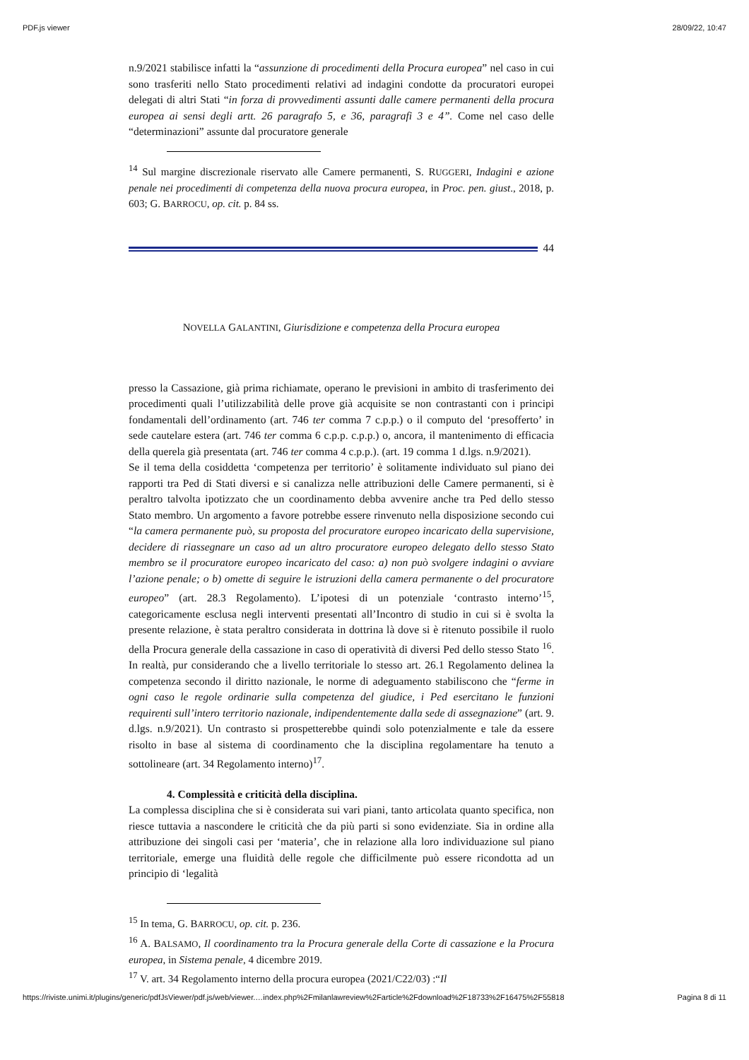PDF.js viewer 28/09/22, 10:47
n.9/2021 stabilisce infatti la “assunzione di procedimenti della Procura europea” nel caso in cui sono trasferiti nello Stato procedimenti relativi ad indagini condotte da procuratori europei delegati di altri Stati “in forza di provvedimenti assunti dalle camere permanenti della procura europea ai sensi degli artt. 26 paragrafo 5, e 36, paragrafi 3 e 4”. Come nel caso delle “determinazioni” assunte dal procuratore generale
<sup>14</sup> Sul margine discrezionale riservato alle Camere permanenti, S. RUGGERI, Indagini e azione penale nei procedimenti di competenza della nuova procura europea, in Proc. pen. giust., 2018, p. 603; G. BARROCU, op. cit. p. 84 ss.
44
NOVELLA GALANTINI, Giurisdizione e competenza della Procura europea
presso la Cassazione, già prima richiamate, operano le previsioni in ambito di trasferimento dei procedimenti quali l’utilizzabilità delle prove già acquisite se non contrastanti con i principi fondamentali dell’ordinamento (art. 746 ter comma 7 c.p.p.) o il computo del ‘presofferto’ in sede cautelare estera (art. 746 ter comma 6 c.p.p. c.p.p.) o, ancora, il mantenimento di efficacia della querela già presentata (art. 746 ter comma 4 c.p.p.). (art. 19 comma 1 d.lgs. n.9/2021).
Se il tema della cosiddetta ‘competenza per territorio’ è solitamente individuato sul piano dei rapporti tra Ped di Stati diversi e si canalizza nelle attribuzioni delle Camere permanenti, si è peraltro talvolta ipotizzato che un coordinamento debba avvenire anche tra Ped dello stesso Stato membro. Un argomento a favore potrebbe essere rinvenuto nella disposizione secondo cui “la camera permanente può, su proposta del procuratore europeo incaricato della supervisione, decidere di riassegnare un caso ad un altro procuratore europeo delegato dello stesso Stato membro se il procuratore europeo incaricato del caso: a) non può svolgere indagini o avviare l’azione penale; o b) omette di seguire le istruzioni della camera permanente o del procuratore europeo” (art. 28.3 Regolamento). L’ipotesi di un potenziale ‘contrasto interno’<sup>15</sup>, categoricamente esclusa negli interventi presentati all’Incontro di studio in cui si è svolta la presente relazione, è stata peraltro considerata in dottrina là dove si è ritenuto possibile il ruolo della Procura generale della cassazione in caso di operatività di diversi Ped dello stesso Stato <sup>16</sup>. In realtà, pur considerando che a livello territoriale lo stesso art. 26.1 Regolamento delinea la competenza secondo il diritto nazionale, le norme di adeguamento stabiliscono che “ferme in ogni caso le regole ordinarie sulla competenza del giudice, i Ped esercitano le funzioni requirenti sull’intero territorio nazionale, indipendentemente dalla sede di assegnazione” (art. 9. d.lgs. n.9/2021). Un contrasto si prospetterebbe quindi solo potenzialmente e tale da essere risolto in base al sistema di coordinamento che la disciplina regolamentare ha tenuto a sottolineare (art. 34 Regolamento interno)<sup>17</sup>.
4. Complessità e criticità della disciplina.
La complessa disciplina che si è considerata sui vari piani, tanto articolata quanto specifica, non riesce tuttavia a nascondere le criticità che da più parti si sono evidenziate. Sia in ordine alla attribuzione dei singoli casi per ‘materia’, che in relazione alla loro individuazione sul piano territoriale, emerge una fluidità delle regole che difficilmente può essere ricondotta ad un principio di ‘legalità
<sup>15</sup> In tema, G. BARROCU, op. cit. p. 236.
<sup>16</sup> A. BALSAMO, Il coordinamento tra la Procura generale della Corte di cassazione e la Procura europea, in Sistema penale, 4 dicembre 2019.
<sup>17</sup> V. art. 34 Regolamento interno della procura europea (2021/C22/03) :“Il
https://riviste.unimi.it/plugins/generic/pdfJsViewer/pdf.js/web/viewer.…index.php%2Fmilanlawreview%2Farticle%2Fdownload%2F18733%2F16475%2F55818 Pagina 8 di 11